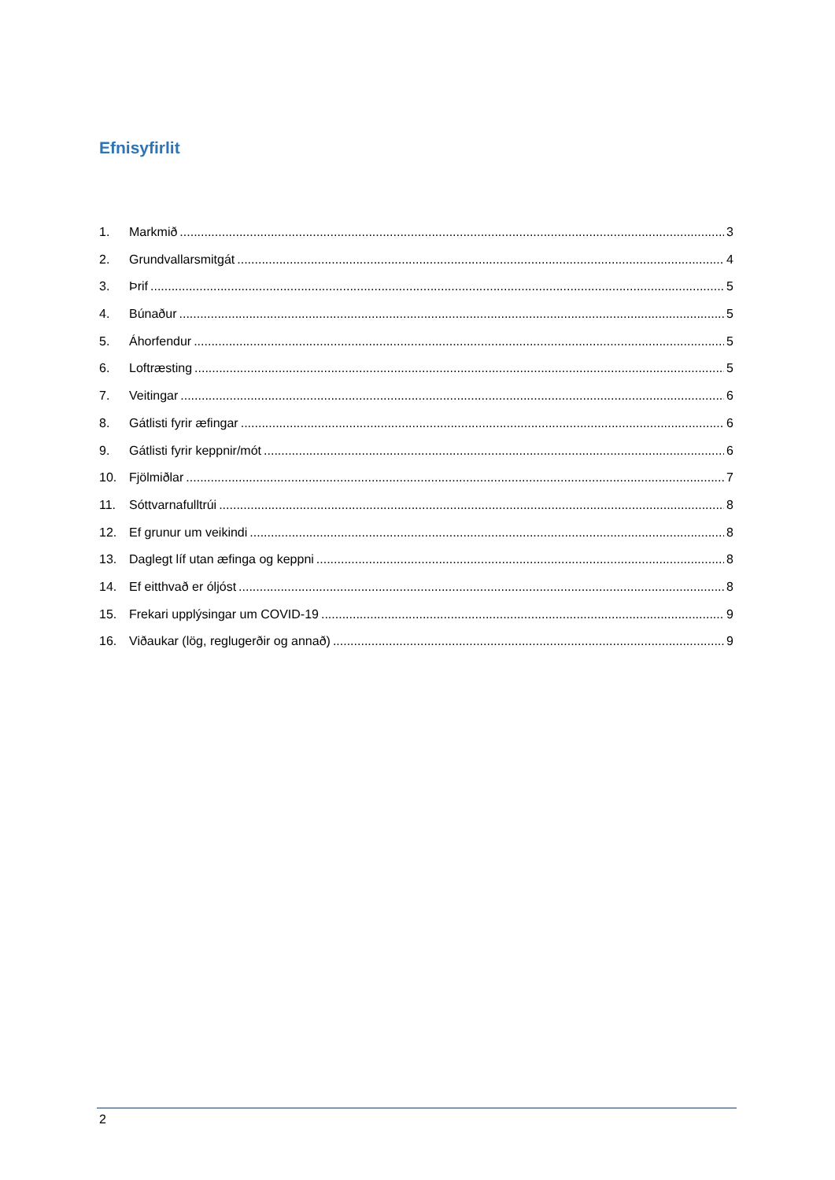Efnisyfirlit
1. Markmið 3
2. Grundvallarsmitgát 4
3. Þrif 5
4. Búnaður 5
5. Áhorfendur 5
6. Loftræsting 5
7. Veitingar 6
8. Gátlisti fyrir æfingar 6
9. Gátlisti fyrir keppnir/mót 6
10. Fjölmiðlar 7
11. Sóttvarnafulltrúi 8
12. Ef grunur um veikindi 8
13. Daglegt líf utan æfinga og keppni 8
14. Ef eitthvað er óljóst 8
15. Frekari upplýsingar um COVID-19 9
16. Viðaukar (lög, reglugerðir og annað) 9
2